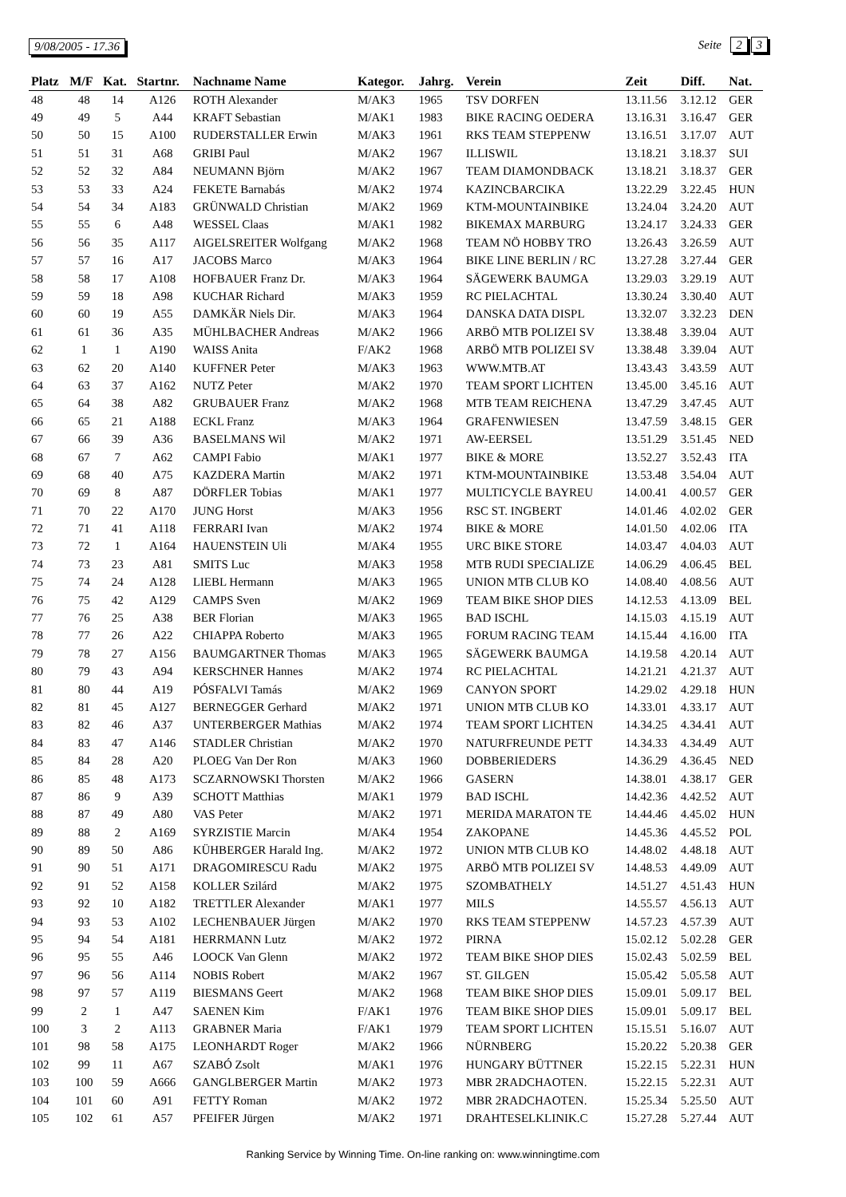9/08/2005 - 17.36 Seite 2 3
| Platz | M/F | Kat. | Startnr. | Nachname Name | Kategor. | Jahrg. | Verein | Zeit | Diff. | Nat. |
| --- | --- | --- | --- | --- | --- | --- | --- | --- | --- | --- |
| 48 | 48 | 14 | A126 | ROTH Alexander | M/AK3 | 1965 | TSV DORFEN | 13.11.56 | 3.12.12 | GER |
| 49 | 49 | 5 | A44 | KRAFT Sebastian | M/AK1 | 1983 | BIKE RACING OEDERA | 13.16.31 | 3.16.47 | GER |
| 50 | 50 | 15 | A100 | RUDERSTALLER Erwin | M/AK3 | 1961 | RKS TEAM STEPPENW | 13.16.51 | 3.17.07 | AUT |
| 51 | 51 | 31 | A68 | GRIBI Paul | M/AK2 | 1967 | ILLISWIL | 13.18.21 | 3.18.37 | SUI |
| 52 | 52 | 32 | A84 | NEUMANN Björn | M/AK2 | 1967 | TEAM DIAMONDBACK | 13.18.21 | 3.18.37 | GER |
| 53 | 53 | 33 | A24 | FEKETE Barnabás | M/AK2 | 1974 | KAZINCBARCIKA | 13.22.29 | 3.22.45 | HUN |
| 54 | 54 | 34 | A183 | GRÜNWALD Christian | M/AK2 | 1969 | KTM-MOUNTAINBIKE | 13.24.04 | 3.24.20 | AUT |
| 55 | 55 | 6 | A48 | WESSEL Claas | M/AK1 | 1982 | BIKEMAX MARBURG | 13.24.17 | 3.24.33 | GER |
| 56 | 56 | 35 | A117 | AIGELSREITER Wolfgang | M/AK2 | 1968 | TEAM NÖ HOBBY TRO | 13.26.43 | 3.26.59 | AUT |
| 57 | 57 | 16 | A17 | JACOBS Marco | M/AK3 | 1964 | BIKE LINE BERLIN / RC | 13.27.28 | 3.27.44 | GER |
| 58 | 58 | 17 | A108 | HOFBAUER Franz Dr. | M/AK3 | 1964 | SÄGEWERK BAUMGA | 13.29.03 | 3.29.19 | AUT |
| 59 | 59 | 18 | A98 | KUCHAR Richard | M/AK3 | 1959 | RC PIELACHTAL | 13.30.24 | 3.30.40 | AUT |
| 60 | 60 | 19 | A55 | DAMKÄR Niels Dir. | M/AK3 | 1964 | DANSKA DATA DISPL | 13.32.07 | 3.32.23 | DEN |
| 61 | 61 | 36 | A35 | MÜHLBACHER Andreas | M/AK2 | 1966 | ARBÖ MTB POLIZEI SV | 13.38.48 | 3.39.04 | AUT |
| 62 | 1 | 1 | A190 | WAISS Anita | F/AK2 | 1968 | ARBÖ MTB POLIZEI SV | 13.38.48 | 3.39.04 | AUT |
| 63 | 62 | 20 | A140 | KUFFNER Peter | M/AK3 | 1963 | WWW.MTB.AT | 13.43.43 | 3.43.59 | AUT |
| 64 | 63 | 37 | A162 | NUTZ Peter | M/AK2 | 1970 | TEAM SPORT LICHTEN | 13.45.00 | 3.45.16 | AUT |
| 65 | 64 | 38 | A82 | GRUBAUER Franz | M/AK2 | 1968 | MTB TEAM REICHENA | 13.47.29 | 3.47.45 | AUT |
| 66 | 65 | 21 | A188 | ECKL Franz | M/AK3 | 1964 | GRAFENWIESEN | 13.47.59 | 3.48.15 | GER |
| 67 | 66 | 39 | A36 | BASELMANS Wil | M/AK2 | 1971 | AW-EERSEL | 13.51.29 | 3.51.45 | NED |
| 68 | 67 | 7 | A62 | CAMPI Fabio | M/AK1 | 1977 | BIKE & MORE | 13.52.27 | 3.52.43 | ITA |
| 69 | 68 | 40 | A75 | KAZDERA Martin | M/AK2 | 1971 | KTM-MOUNTAINBIKE | 13.53.48 | 3.54.04 | AUT |
| 70 | 69 | 8 | A87 | DÖRFLER Tobias | M/AK1 | 1977 | MULTICYCLE BAYREU | 14.00.41 | 4.00.57 | GER |
| 71 | 70 | 22 | A170 | JUNG Horst | M/AK3 | 1956 | RSC ST. INGBERT | 14.01.46 | 4.02.02 | GER |
| 72 | 71 | 41 | A118 | FERRARI Ivan | M/AK2 | 1974 | BIKE & MORE | 14.01.50 | 4.02.06 | ITA |
| 73 | 72 | 1 | A164 | HAUENSTEIN Uli | M/AK4 | 1955 | URC BIKE STORE | 14.03.47 | 4.04.03 | AUT |
| 74 | 73 | 23 | A81 | SMITS Luc | M/AK3 | 1958 | MTB RUDI SPECIALIZE | 14.06.29 | 4.06.45 | BEL |
| 75 | 74 | 24 | A128 | LIEBL Hermann | M/AK3 | 1965 | UNION MTB CLUB KO | 14.08.40 | 4.08.56 | AUT |
| 76 | 75 | 42 | A129 | CAMPS Sven | M/AK2 | 1969 | TEAM BIKE SHOP DIES | 14.12.53 | 4.13.09 | BEL |
| 77 | 76 | 25 | A38 | BER Florian | M/AK3 | 1965 | BAD ISCHL | 14.15.03 | 4.15.19 | AUT |
| 78 | 77 | 26 | A22 | CHIAPPA Roberto | M/AK3 | 1965 | FORUM RACING TEAM | 14.15.44 | 4.16.00 | ITA |
| 79 | 78 | 27 | A156 | BAUMGARTNER Thomas | M/AK3 | 1965 | SÄGEWERK BAUMGA | 14.19.58 | 4.20.14 | AUT |
| 80 | 79 | 43 | A94 | KERSCHNER Hannes | M/AK2 | 1974 | RC PIELACHTAL | 14.21.21 | 4.21.37 | AUT |
| 81 | 80 | 44 | A19 | PÓSFALVI Tamás | M/AK2 | 1969 | CANYON SPORT | 14.29.02 | 4.29.18 | HUN |
| 82 | 81 | 45 | A127 | BERNEGGER Gerhard | M/AK2 | 1971 | UNION MTB CLUB KO | 14.33.01 | 4.33.17 | AUT |
| 83 | 82 | 46 | A37 | UNTERBERGER Mathias | M/AK2 | 1974 | TEAM SPORT LICHTEN | 14.34.25 | 4.34.41 | AUT |
| 84 | 83 | 47 | A146 | STADLER Christian | M/AK2 | 1970 | NATURFREUNDE PETT | 14.34.33 | 4.34.49 | AUT |
| 85 | 84 | 28 | A20 | PLOEG Van Der Ron | M/AK3 | 1960 | DOBBERIEDERS | 14.36.29 | 4.36.45 | NED |
| 86 | 85 | 48 | A173 | SCZARNOWSKI Thorsten | M/AK2 | 1966 | GASERN | 14.38.01 | 4.38.17 | GER |
| 87 | 86 | 9 | A39 | SCHOTT Matthias | M/AK1 | 1979 | BAD ISCHL | 14.42.36 | 4.42.52 | AUT |
| 88 | 87 | 49 | A80 | VAS Peter | M/AK2 | 1971 | MERIDA MARATON TE | 14.44.46 | 4.45.02 | HUN |
| 89 | 88 | 2 | A169 | SYRZISTIE Marcin | M/AK4 | 1954 | ZAKOPANE | 14.45.36 | 4.45.52 | POL |
| 90 | 89 | 50 | A86 | KÜHBERGER Harald Ing. | M/AK2 | 1972 | UNION MTB CLUB KO | 14.48.02 | 4.48.18 | AUT |
| 91 | 90 | 51 | A171 | DRAGOMIRESCU Radu | M/AK2 | 1975 | ARBÖ MTB POLIZEI SV | 14.48.53 | 4.49.09 | AUT |
| 92 | 91 | 52 | A158 | KOLLER Szilárd | M/AK2 | 1975 | SZOMBATHELY | 14.51.27 | 4.51.43 | HUN |
| 93 | 92 | 10 | A182 | TRETTLER Alexander | M/AK1 | 1977 | MILS | 14.55.57 | 4.56.13 | AUT |
| 94 | 93 | 53 | A102 | LECHENBAUER Jürgen | M/AK2 | 1970 | RKS TEAM STEPPENW | 14.57.23 | 4.57.39 | AUT |
| 95 | 94 | 54 | A181 | HERRMANN Lutz | M/AK2 | 1972 | PIRNA | 15.02.12 | 5.02.28 | GER |
| 96 | 95 | 55 | A46 | LOOCK Van Glenn | M/AK2 | 1972 | TEAM BIKE SHOP DIES | 15.02.43 | 5.02.59 | BEL |
| 97 | 96 | 56 | A114 | NOBIS Robert | M/AK2 | 1967 | ST. GILGEN | 15.05.42 | 5.05.58 | AUT |
| 98 | 97 | 57 | A119 | BIESMANS Geert | M/AK2 | 1968 | TEAM BIKE SHOP DIES | 15.09.01 | 5.09.17 | BEL |
| 99 | 2 | 1 | A47 | SAENEN Kim | F/AK1 | 1976 | TEAM BIKE SHOP DIES | 15.09.01 | 5.09.17 | BEL |
| 100 | 3 | 2 | A113 | GRABNER Maria | F/AK1 | 1979 | TEAM SPORT LICHTEN | 15.15.51 | 5.16.07 | AUT |
| 101 | 98 | 58 | A175 | LEONHARDT Roger | M/AK2 | 1966 | NÜRNBERG | 15.20.22 | 5.20.38 | GER |
| 102 | 99 | 11 | A67 | SZABÓ Zsolt | M/AK1 | 1976 | HUNGARY BÜTTNER | 15.22.15 | 5.22.31 | HUN |
| 103 | 100 | 59 | A666 | GANGLBERGER Martin | M/AK2 | 1973 | MBR 2RADCHAOTEN. | 15.22.15 | 5.22.31 | AUT |
| 104 | 101 | 60 | A91 | FETTY Roman | M/AK2 | 1972 | MBR 2RADCHAOTEN. | 15.25.34 | 5.25.50 | AUT |
| 105 | 102 | 61 | A57 | PFEIFER Jürgen | M/AK2 | 1971 | DRAHTESELKLINIK.C | 15.27.28 | 5.27.44 | AUT |
Ranking Service by Winning Time. On-line ranking on: www.winningtime.com